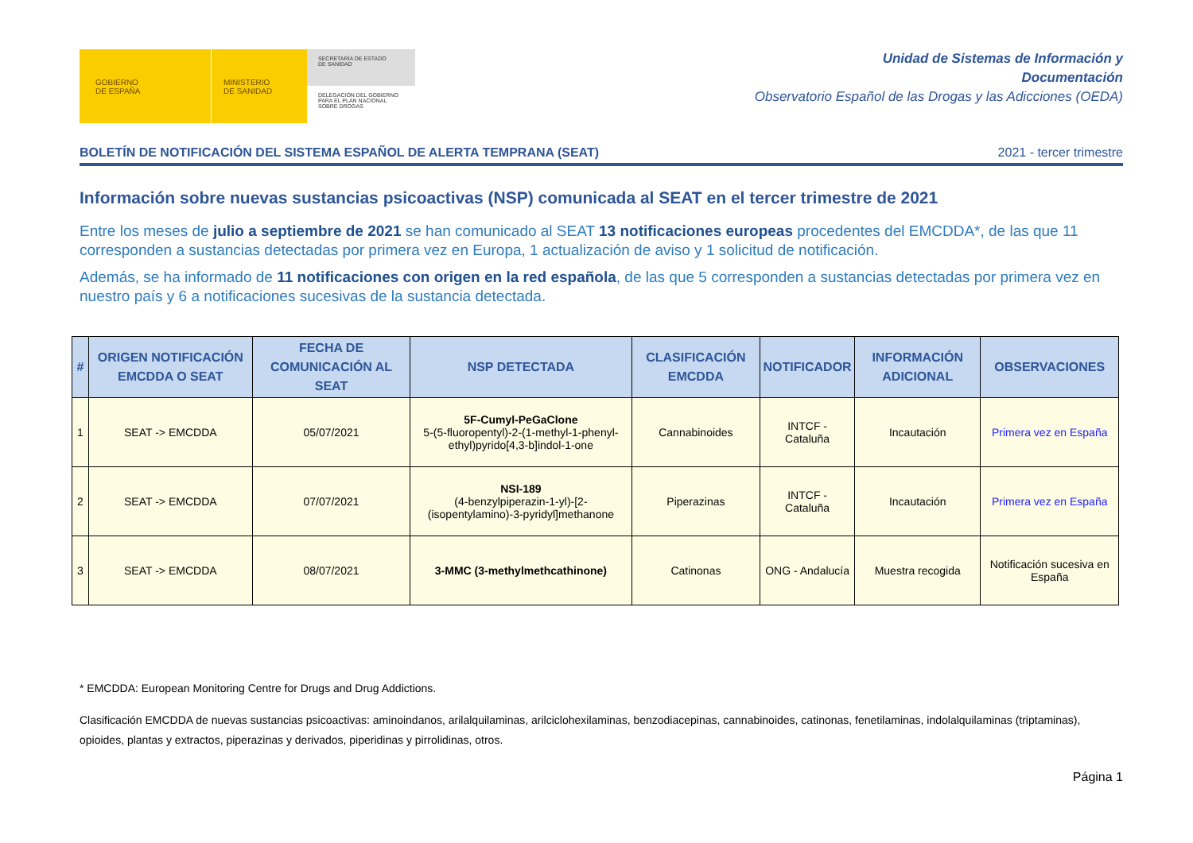GOBIERNO
DE ESPAÑA
MINISTERIO
DE SANIDAD
SECRETARÍA DE ESTADO
DE SANIDAD
DELEGACIÓN DEL GOBIERNO PARA EL PLAN NACIONAL SOBRE DROGAS
Unidad de Sistemas de Información y
Documentación
Observatorio Español de las Drogas y las Adicciones (OEDA)
BOLETÍN DE NOTIFICACIÓN DEL SISTEMA ESPAÑOL DE ALERTA TEMPRANA (SEAT) 2021 - tercer trimestre
Información sobre nuevas sustancias psicoactivas (NSP) comunicada al SEAT en el tercer trimestre de 2021
Entre los meses de julio a septiembre de 2021 se han comunicado al SEAT 13 notificaciones europeas procedentes del EMCDDA*, de las que 11 corresponden a sustancias detectadas por primera vez en Europa, 1 actualización de aviso y 1 solicitud de notificación.
Además, se ha informado de 11 notificaciones con origen en la red española, de las que 5 corresponden a sustancias detectadas por primera vez en nuestro país y 6 a notificaciones sucesivas de la sustancia detectada.
| # | ORIGEN NOTIFICACIÓN EMCDDA O SEAT | FECHA DE COMUNICACIÓN AL SEAT | NSP DETECTADA | CLASIFICACIÓN EMCDDA | NOTIFICADOR | INFORMACIÓN ADICIONAL | OBSERVACIONES |
| --- | --- | --- | --- | --- | --- | --- | --- |
| 1 | SEAT -> EMCDDA | 05/07/2021 | 5F-Cumyl-PeGaClone 5-(5-fluoropentyl)-2-(1-methyl-1-phenyl-ethyl)pyrido[4,3-b]indol-1-one | Cannabinoides | INTCF - Cataluña | Incautación | Primera vez en España |
| 2 | SEAT -> EMCDDA | 07/07/2021 | NSI-189 (4-benzylpiperazin-1-yl)-[2-(isopentylamino)-3-pyridyl]methanone | Piperazinas | INTCF - Cataluña | Incautación | Primera vez en España |
| 3 | SEAT -> EMCDDA | 08/07/2021 | 3-MMC (3-methylmethcathinone) | Catinonas | ONG - Andalucía | Muestra recogida | Notificación sucesiva en España |
* EMCDDA: European Monitoring Centre for Drugs and Drug Addictions.
Clasificación EMCDDA de nuevas sustancias psicoactivas: aminoindanos, arilalquilaminas, arilciclohexilaminas, benzodiacepinas, cannabinoides, catinonas, fenetilaminas, indolalquilaminas (triptaminas), opioides, plantas y extractos, piperazinas y derivados, piperidinas y pirrolidinas, otros.
Página 1